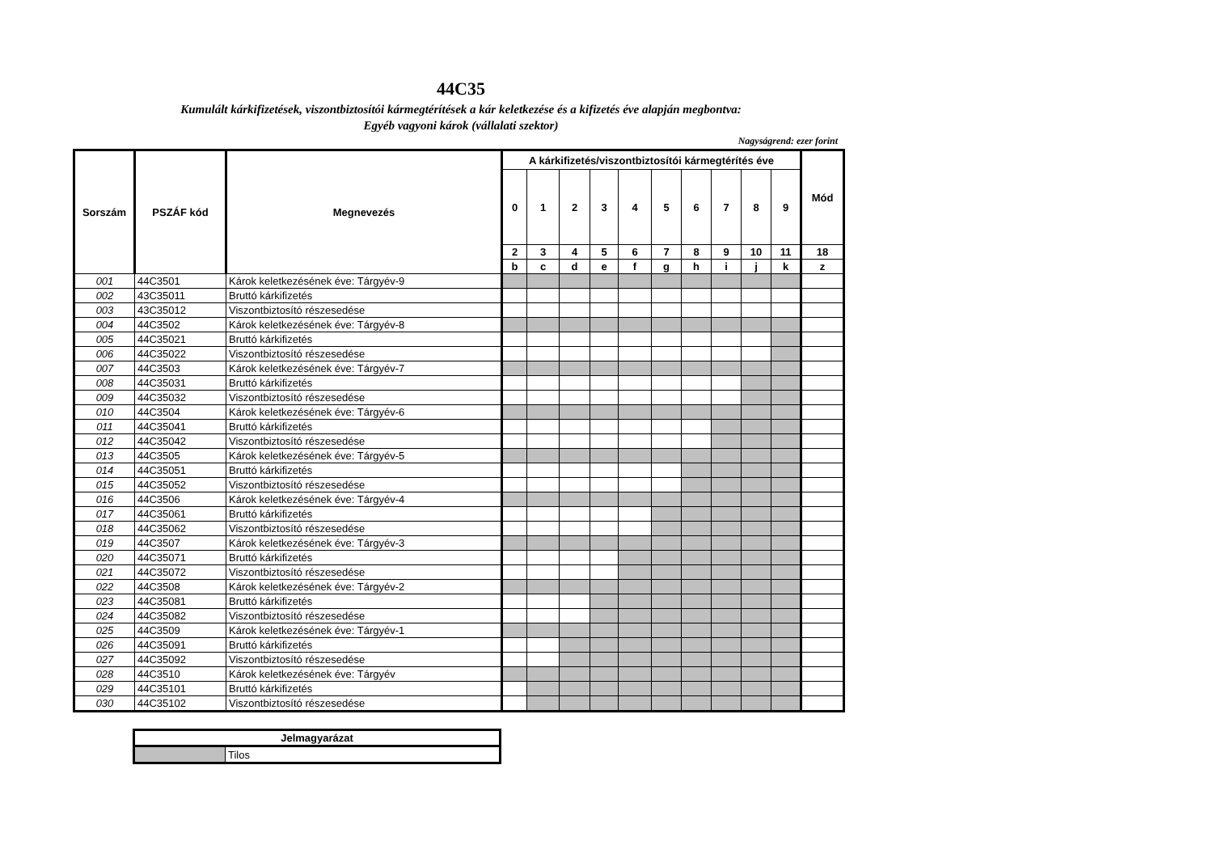44C35
Kumulált kárkifizetések, viszontbiztosítói kármegtérítések a kár keletkezése és a kifizetés éve alapján megbontva:
Egyéb vagyoni károk (vállalati szektor)
Nagyságrend: ezer forint
| Sorszám | PSZÁF kód | Megnevezés | A kárkifizetés/viszontbiztosítói kármegtérítés éve | | | | | | | | | | Mód |
| --- | --- | --- | --- | --- | --- | --- | --- | --- | --- | --- | --- | --- | --- |
| | | | 0 | 1 | 2 | 3 | 4 | 5 | 6 | 7 | 8 | 9 | |
| | | | 2 | 3 | 4 | 5 | 6 | 7 | 8 | 9 | 10 | 11 | 18 |
| | | | b | c | d | e | f | g | h | i | j | k | z |
| 001 | 44C3501 | Károk keletkezésének éve: Tárgyév-9 | | | | | | | | | | | |
| 002 | 43C35011 | Bruttó kárkifizetés | | | | | | | | | | | |
| 003 | 43C35012 | Viszontbiztosító részesedése | | | | | | | | | | | |
| 004 | 44C3502 | Károk keletkezésének éve: Tárgyév-8 | | | | | | | | | | | |
| 005 | 44C35021 | Bruttó kárkifizetés | | | | | | | | | | | |
| 006 | 44C35022 | Viszontbiztosító részesedése | | | | | | | | | | | |
| 007 | 44C3503 | Károk keletkezésének éve: Tárgyév-7 | | | | | | | | | | | |
| 008 | 44C35031 | Bruttó kárkifizetés | | | | | | | | | | | |
| 009 | 44C35032 | Viszontbiztosító részesedése | | | | | | | | | | | |
| 010 | 44C3504 | Károk keletkezésének éve: Tárgyév-6 | | | | | | | | | | | |
| 011 | 44C35041 | Bruttó kárkifizetés | | | | | | | | | | | |
| 012 | 44C35042 | Viszontbiztosító részesedése | | | | | | | | | | | |
| 013 | 44C3505 | Károk keletkezésének éve: Tárgyév-5 | | | | | | | | | | | |
| 014 | 44C35051 | Bruttó kárkifizetés | | | | | | | | | | | |
| 015 | 44C35052 | Viszontbiztosító részesedése | | | | | | | | | | | |
| 016 | 44C3506 | Károk keletkezésének éve: Tárgyév-4 | | | | | | | | | | | |
| 017 | 44C35061 | Bruttó kárkifizetés | | | | | | | | | | | |
| 018 | 44C35062 | Viszontbiztosító részesedése | | | | | | | | | | | |
| 019 | 44C3507 | Károk keletkezésének éve: Tárgyév-3 | | | | | | | | | | | |
| 020 | 44C35071 | Bruttó kárkifizetés | | | | | | | | | | | |
| 021 | 44C35072 | Viszontbiztosító részesedése | | | | | | | | | | | |
| 022 | 44C3508 | Károk keletkezésének éve: Tárgyév-2 | | | | | | | | | | | |
| 023 | 44C35081 | Bruttó kárkifizetés | | | | | | | | | | | |
| 024 | 44C35082 | Viszontbiztosító részesedése | | | | | | | | | | | |
| 025 | 44C3509 | Károk keletkezésének éve: Tárgyév-1 | | | | | | | | | | | |
| 026 | 44C35091 | Bruttó kárkifizetés | | | | | | | | | | | |
| 027 | 44C35092 | Viszontbiztosító részesedése | | | | | | | | | | | |
| 028 | 44C3510 | Károk keletkezésének éve: Tárgyév | | | | | | | | | | | |
| 029 | 44C35101 | Bruttó kárkifizetés | | | | | | | | | | | |
| 030 | 44C35102 | Viszontbiztosító részesedése | | | | | | | | | | | |
| Jelmagyarázat | |
| --- | --- |
| | Tilos |